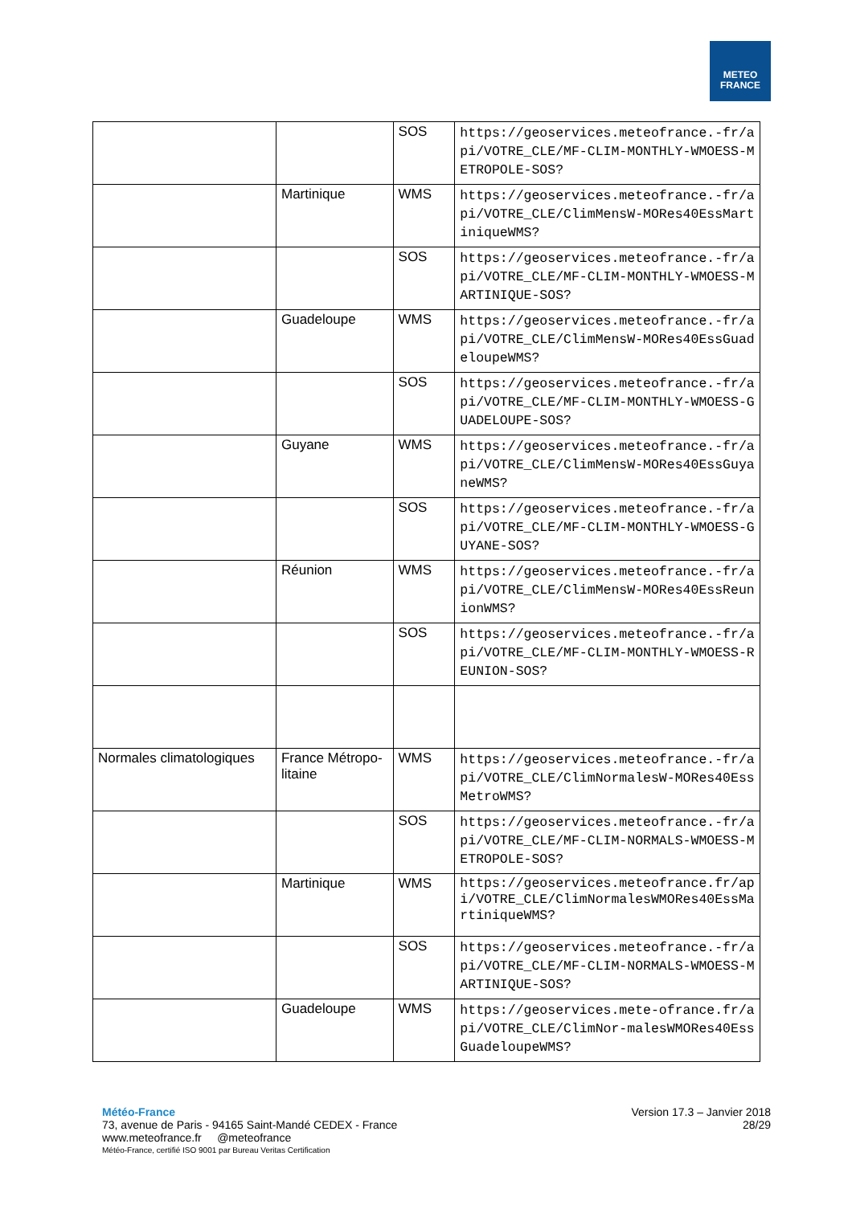METEO
FRANCE
| | | SOS | https://geoservices.meteofrance.-fr/api/VOTRE_CLE/MF-CLIM-MONTHLY-WMOESS-METROPOLE-SOS? |
| | Martinique | WMS | https://geoservices.meteofrance.-fr/api/VOTRE_CLE/ClimMensW-MORes40EssMartiniqueWMS? |
| | | SOS | https://geoservices.meteofrance.-fr/api/VOTRE_CLE/MF-CLIM-MONTHLY-WMOESS-MARTINIQUE-SOS? |
| | Guadeloupe | WMS | https://geoservices.meteofrance.-fr/api/VOTRE_CLE/ClimMensW-MORes40EssGuadeloupeWMS? |
| | | SOS | https://geoservices.meteofrance.-fr/api/VOTRE_CLE/MF-CLIM-MONTHLY-WMOESS-GUADELOUPE-SOS? |
| | Guyane | WMS | https://geoservices.meteofrance.-fr/api/VOTRE_CLE/ClimMensW-MORes40EssGuyaneWMS? |
| | | SOS | https://geoservices.meteofrance.-fr/api/VOTRE_CLE/MF-CLIM-MONTHLY-WMOESS-GUYANE-SOS? |
| | Réunion | WMS | https://geoservices.meteofrance.-fr/api/VOTRE_CLE/ClimMensW-MORes40EssReunionWMS? |
| | | SOS | https://geoservices.meteofrance.-fr/api/VOTRE_CLE/MF-CLIM-MONTHLY-WMOESS-REUNION-SOS? |
| Normales climatologiques | France Métropo-litaine | WMS | https://geoservices.meteofrance.-fr/api/VOTRE_CLE/ClimNormalesW-MORes40EssMetroWMS? |
| | | SOS | https://geoservices.meteofrance.-fr/api/VOTRE_CLE/MF-CLIM-NORMALS-WMOESS-METROPOLE-SOS? |
| | Martinique | WMS | https://geoservices.meteofrance.fr/api/VOTRE_CLE/ClimNormalesWMORes40EssMartiniqueWMS? |
| | | SOS | https://geoservices.meteofrance.-fr/api/VOTRE_CLE/MF-CLIM-NORMALS-WMOESS-MARTINIQUE-SOS? |
| | Guadeloupe | WMS | https://geoservices.mete-ofrance.fr/api/VOTRE_CLE/ClimNor-malesWMORes40EssGuadeloupeWMS? |
Version 17.3 – Janvier 2018
28/29
Météo-France
73, avenue de Paris - 94165 Saint-Mandé CEDEX - France
www.meteofrance.fr @meteofrance
Météo-France, certifié ISO 9001 par Bureau Veritas Certification